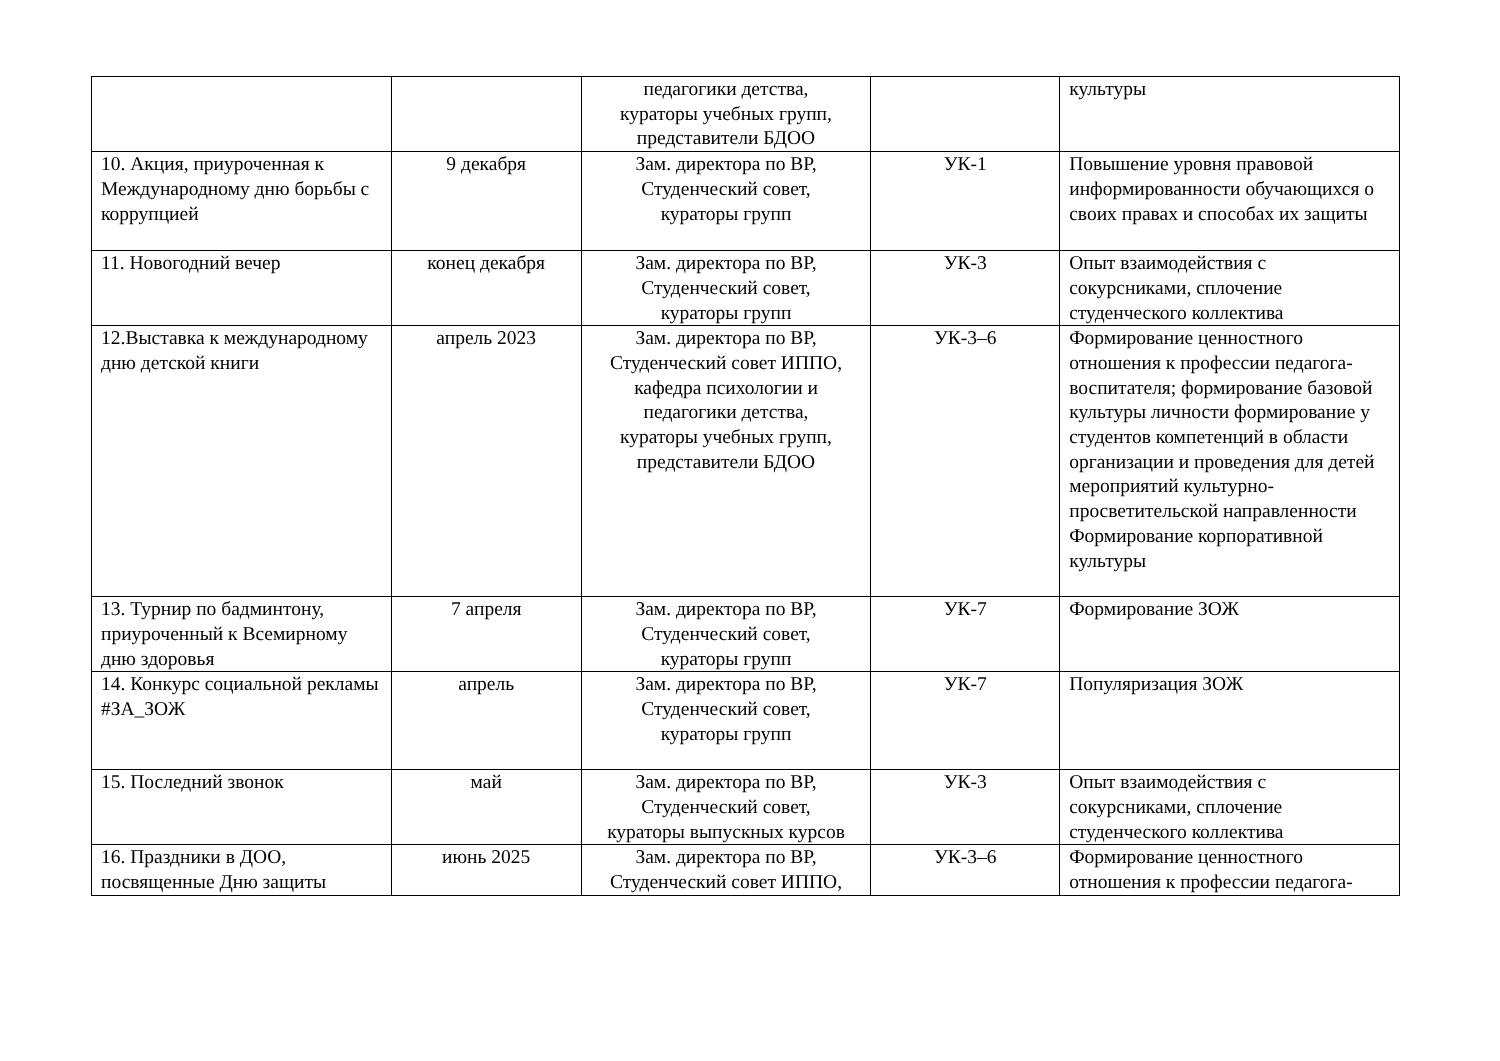| | | педагогики детства, кураторы учебных групп, представители БДОО | | культуры |
| 10. Акция, приуроченная к Международному дню борьбы с коррупцией | 9 декабря | Зам. директора по ВР, Студенческий совет, кураторы групп | УК-1 | Повышение уровня правовой информированности обучающихся о своих правах и способах их защиты |
| 11. Новогодний вечер | конец декабря | Зам. директора по ВР, Студенческий совет, кураторы групп | УК-3 | Опыт взаимодействия с сокурсниками, сплочение студенческого коллектива |
| 12.Выставка к международному дню детской книги | апрель 2023 | Зам. директора по ВР, Студенческий совет ИППО, кафедра психологии и педагогики детства, кураторы учебных групп, представители БДОО | УК-3–6 | Формирование ценностного отношения к профессии педагога-воспитателя; формирование базовой культуры личности формирование у студентов компетенций в области организации и проведения для детей мероприятий культурно-просветительской направленности Формирование корпоративной культуры |
| 13. Турнир по бадминтону, приуроченный к Всемирному дню здоровья | 7 апреля | Зам. директора по ВР, Студенческий совет, кураторы групп | УК-7 | Формирование ЗОЖ |
| 14. Конкурс социальной рекламы #ЗА_ЗОЖ | апрель | Зам. директора по ВР, Студенческий совет, кураторы групп | УК-7 | Популяризация ЗОЖ |
| 15. Последний звонок | май | Зам. директора по ВР, Студенческий совет, кураторы выпускных курсов | УК-3 | Опыт взаимодействия с сокурсниками, сплочение студенческого коллектива |
| 16. Праздники в ДОО, посвященные Дню защиты | июнь 2025 | Зам. директора по ВР, Студенческий совет ИППО, | УК-3–6 | Формирование ценностного отношения к профессии педагога- |